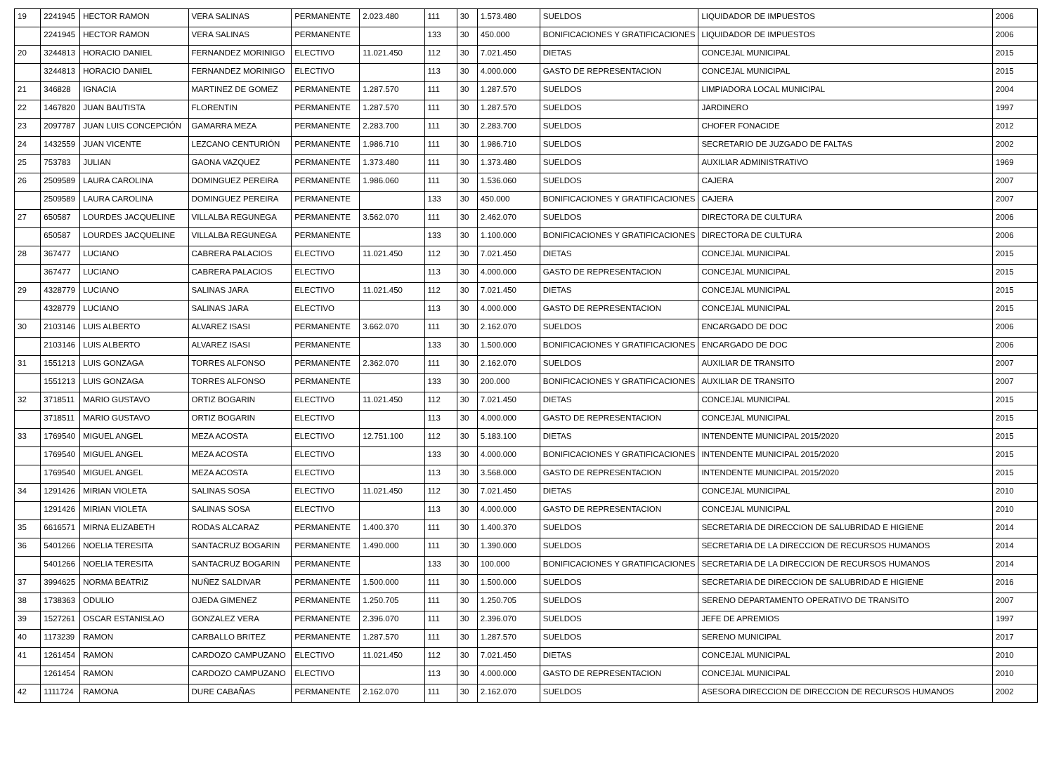| 19 | 2241945 | HECTOR RAMON | VERA SALINAS | PERMANENTE | 2.023.480 | 111 | 30 | 1.573.480 | SUELDOS | LIQUIDADOR DE IMPUESTOS | 2006 |
| | 2241945 | HECTOR RAMON | VERA SALINAS | PERMANENTE | | 133 | 30 | 450.000 | BONIFICACIONES Y GRATIFICACIONES | LIQUIDADOR DE IMPUESTOS | 2006 |
| 20 | 3244813 | HORACIO DANIEL | FERNANDEZ MORINIGO | ELECTIVO | 11.021.450 | 112 | 30 | 7.021.450 | DIETAS | CONCEJAL MUNICIPAL | 2015 |
| | 3244813 | HORACIO DANIEL | FERNANDEZ MORINIGO | ELECTIVO | | 113 | 30 | 4.000.000 | GASTO DE REPRESENTACION | CONCEJAL MUNICIPAL | 2015 |
| 21 | 346828 | IGNACIA | MARTINEZ DE GOMEZ | PERMANENTE | 1.287.570 | 111 | 30 | 1.287.570 | SUELDOS | LIMPIADORA LOCAL MUNICIPAL | 2004 |
| 22 | 1467820 | JUAN BAUTISTA | FLORENTIN | PERMANENTE | 1.287.570 | 111 | 30 | 1.287.570 | SUELDOS | JARDINERO | 1997 |
| 23 | 2097787 | JUAN LUIS CONCEPCIÓN | GAMARRA MEZA | PERMANENTE | 2.283.700 | 111 | 30 | 2.283.700 | SUELDOS | CHOFER FONACIDE | 2012 |
| 24 | 1432559 | JUAN VICENTE | LEZCANO CENTURIÓN | PERMANENTE | 1.986.710 | 111 | 30 | 1.986.710 | SUELDOS | SECRETARIO DE JUZGADO DE FALTAS | 2002 |
| 25 | 753783 | JULIAN | GAONA VAZQUEZ | PERMANENTE | 1.373.480 | 111 | 30 | 1.373.480 | SUELDOS | AUXILIAR ADMINISTRATIVO | 1969 |
| 26 | 2509589 | LAURA CAROLINA | DOMINGUEZ PEREIRA | PERMANENTE | 1.986.060 | 111 | 30 | 1.536.060 | SUELDOS | CAJERA | 2007 |
| | 2509589 | LAURA CAROLINA | DOMINGUEZ PEREIRA | PERMANENTE | | 133 | 30 | 450.000 | BONIFICACIONES Y GRATIFICACIONES | CAJERA | 2007 |
| 27 | 650587 | LOURDES JACQUELINE | VILLALBA REGUNEGA | PERMANENTE | 3.562.070 | 111 | 30 | 2.462.070 | SUELDOS | DIRECTORA DE CULTURA | 2006 |
| | 650587 | LOURDES JACQUELINE | VILLALBA REGUNEGA | PERMANENTE | | 133 | 30 | 1.100.000 | BONIFICACIONES Y GRATIFICACIONES | DIRECTORA DE CULTURA | 2006 |
| 28 | 367477 | LUCIANO | CABRERA PALACIOS | ELECTIVO | 11.021.450 | 112 | 30 | 7.021.450 | DIETAS | CONCEJAL MUNICIPAL | 2015 |
| | 367477 | LUCIANO | CABRERA PALACIOS | ELECTIVO | | 113 | 30 | 4.000.000 | GASTO DE REPRESENTACION | CONCEJAL MUNICIPAL | 2015 |
| 29 | 4328779 | LUCIANO | SALINAS JARA | ELECTIVO | 11.021.450 | 112 | 30 | 7.021.450 | DIETAS | CONCEJAL MUNICIPAL | 2015 |
| | 4328779 | LUCIANO | SALINAS JARA | ELECTIVO | | 113 | 30 | 4.000.000 | GASTO DE REPRESENTACION | CONCEJAL MUNICIPAL | 2015 |
| 30 | 2103146 | LUIS ALBERTO | ALVAREZ ISASI | PERMANENTE | 3.662.070 | 111 | 30 | 2.162.070 | SUELDOS | ENCARGADO DE DOC | 2006 |
| | 2103146 | LUIS ALBERTO | ALVAREZ ISASI | PERMANENTE | | 133 | 30 | 1.500.000 | BONIFICACIONES Y GRATIFICACIONES | ENCARGADO DE DOC | 2006 |
| 31 | 1551213 | LUIS GONZAGA | TORRES ALFONSO | PERMANENTE | 2.362.070 | 111 | 30 | 2.162.070 | SUELDOS | AUXILIAR DE TRANSITO | 2007 |
| | 1551213 | LUIS GONZAGA | TORRES ALFONSO | PERMANENTE | | 133 | 30 | 200.000 | BONIFICACIONES Y GRATIFICACIONES | AUXILIAR DE TRANSITO | 2007 |
| 32 | 3718511 | MARIO GUSTAVO | ORTIZ BOGARIN | ELECTIVO | 11.021.450 | 112 | 30 | 7.021.450 | DIETAS | CONCEJAL MUNICIPAL | 2015 |
| | 3718511 | MARIO GUSTAVO | ORTIZ BOGARIN | ELECTIVO | | 113 | 30 | 4.000.000 | GASTO DE REPRESENTACION | CONCEJAL MUNICIPAL | 2015 |
| 33 | 1769540 | MIGUEL ANGEL | MEZA ACOSTA | ELECTIVO | 12.751.100 | 112 | 30 | 5.183.100 | DIETAS | INTENDENTE MUNICIPAL 2015/2020 | 2015 |
| | 1769540 | MIGUEL ANGEL | MEZA ACOSTA | ELECTIVO | | 133 | 30 | 4.000.000 | BONIFICACIONES Y GRATIFICACIONES | INTENDENTE MUNICIPAL 2015/2020 | 2015 |
| | 1769540 | MIGUEL ANGEL | MEZA ACOSTA | ELECTIVO | | 113 | 30 | 3.568.000 | GASTO DE REPRESENTACION | INTENDENTE MUNICIPAL 2015/2020 | 2015 |
| 34 | 1291426 | MIRIAN VIOLETA | SALINAS SOSA | ELECTIVO | 11.021.450 | 112 | 30 | 7.021.450 | DIETAS | CONCEJAL MUNICIPAL | 2010 |
| | 1291426 | MIRIAN VIOLETA | SALINAS SOSA | ELECTIVO | | 113 | 30 | 4.000.000 | GASTO DE REPRESENTACION | CONCEJAL MUNICIPAL | 2010 |
| 35 | 6616571 | MIRNA ELIZABETH | RODAS ALCARAZ | PERMANENTE | 1.400.370 | 111 | 30 | 1.400.370 | SUELDOS | SECRETARIA DE DIRECCION DE SALUBRIDAD E HIGIENE | 2014 |
| 36 | 5401266 | NOELIA TERESITA | SANTACRUZ BOGARIN | PERMANENTE | 1.490.000 | 111 | 30 | 1.390.000 | SUELDOS | SECRETARIA DE LA DIRECCION DE RECURSOS HUMANOS | 2014 |
| | 5401266 | NOELIA TERESITA | SANTACRUZ BOGARIN | PERMANENTE | | 133 | 30 | 100.000 | BONIFICACIONES Y GRATIFICACIONES | SECRETARIA DE LA DIRECCION DE RECURSOS HUMANOS | 2014 |
| 37 | 3994625 | NORMA BEATRIZ | NUÑEZ SALDIVAR | PERMANENTE | 1.500.000 | 111 | 30 | 1.500.000 | SUELDOS | SECRETARIA DE DIRECCION DE SALUBRIDAD E HIGIENE | 2016 |
| 38 | 1738363 | ODULIO | OJEDA GIMENEZ | PERMANENTE | 1.250.705 | 111 | 30 | 1.250.705 | SUELDOS | SERENO DEPARTAMENTO OPERATIVO DE TRANSITO | 2007 |
| 39 | 1527261 | OSCAR ESTANISLAO | GONZALEZ VERA | PERMANENTE | 2.396.070 | 111 | 30 | 2.396.070 | SUELDOS | JEFE DE APREMIOS | 1997 |
| 40 | 1173239 | RAMON | CARBALLO BRITEZ | PERMANENTE | 1.287.570 | 111 | 30 | 1.287.570 | SUELDOS | SERENO MUNICIPAL | 2017 |
| 41 | 1261454 | RAMON | CARDOZO CAMPUZANO | ELECTIVO | 11.021.450 | 112 | 30 | 7.021.450 | DIETAS | CONCEJAL MUNICIPAL | 2010 |
| | 1261454 | RAMON | CARDOZO CAMPUZANO | ELECTIVO | | 113 | 30 | 4.000.000 | GASTO DE REPRESENTACION | CONCEJAL MUNICIPAL | 2010 |
| 42 | 1111724 | RAMONA | DURE CABAÑAS | PERMANENTE | 2.162.070 | 111 | 30 | 2.162.070 | SUELDOS | ASESORA DIRECCION DE DIRECCION DE RECURSOS HUMANOS | 2002 |